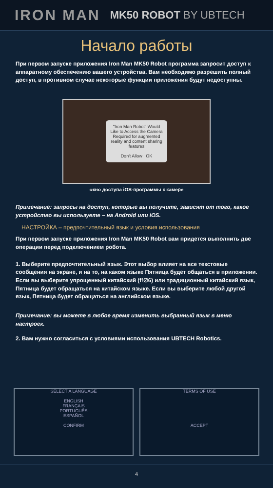IRON MAN MK50 ROBOT BY UBTECH
Начало работы
При первом запуске приложения Iron Man MK50 Robot программа запросит доступ к аппаратному обеспечению вашего устройства. Вам необходимо разрешить полный доступ, в противном случае некоторые функции приложения будут недоступны.
"Iron Man Robot" Would Like to Access the Camera
Required for augmented reality and content sharing features
Don't Allow OK
окно доступа iOS-программы к камере
Примечание: запросы на доступ, которые вы получите, зависят от того, какое устройство вы используете – на Android или iOS.
НАСТРОЙКА – предпочтительный язык и условия использования
При первом запуске приложения Iron Man MK50 Robot вам придется выполнить две операции перед подключением робота.
1. Выберите предпочтительный язык. Этот выбор влияет на все текстовые сообщения на экране, и на то, на каком языке Пятница будет общаться в приложении. Если вы выберите упрощенный китайский (f!∅6) или традиционный китайский язык, Пятница будет обращаться на китайском языке. Если вы выберите любой другой язык, Пятница будет обращаться на английском языке.
Примечание: вы можете в любое время изменить выбранный язык в меню настроек.
2. Вам нужно согласиться с условиями использования UBTECH Robotics.
SELECT A LANGUAGE
ENGLISH
FRANÇAIS
PORTUGUÊS
ESPAÑOL
CONFIRM
TERMS OF USE
ACCEPT
4